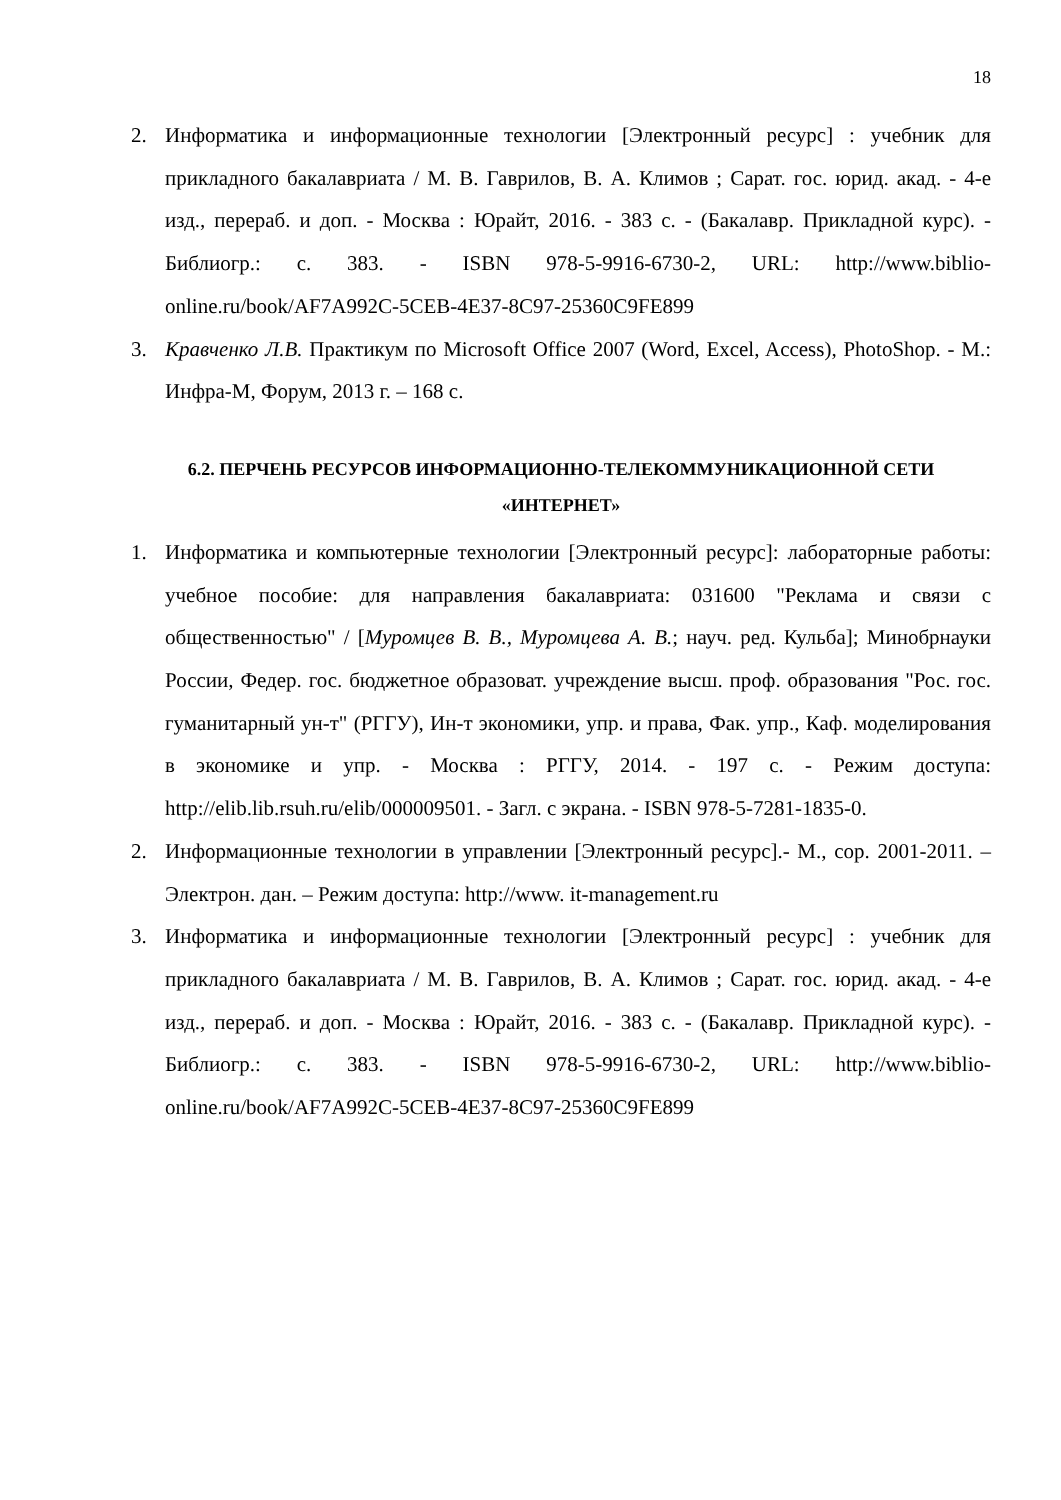18
2. Информатика и информационные технологии [Электронный ресурс] : учебник для прикладного бакалавриата / М. В. Гаврилов, В. А. Климов ; Сарат. гос. юрид. акад. - 4-е изд., перераб. и доп. - Москва : Юрайт, 2016. - 383 с. - (Бакалавр. Прикладной курс). - Библиогр.: с. 383. - ISBN 978-5-9916-6730-2, URL: http://www.biblio-online.ru/book/AF7A992C-5CEB-4E37-8C97-25360C9FE899
3. Кравченко Л.В. Практикум по Microsoft Office 2007 (Word, Excel, Access), PhotoShop. - М.: Инфра-М, Форум, 2013 г. – 168 с.
6.2. ПЕРЧЕНЬ РЕСУРСОВ ИНФОРМАЦИОННО-ТЕЛЕКОММУНИКАЦИОННОЙ СЕТИ «ИНТЕРНЕТ»
1. Информатика и компьютерные технологии [Электронный ресурс]: лабораторные работы: учебное пособие: для направления бакалавриата: 031600 "Реклама и связи с общественностью" / [Муромцев В. В., Муромцева А. В.; науч. ред. Кульба]; Минобрнауки России, Федер. гос. бюджетное образоват. учреждение высш. проф. образования "Рос. гос. гуманитарный ун-т" (РГГУ), Ин-т экономики, упр. и права, Фак. упр., Каф. моделирования в экономике и упр. - Москва : РГГУ, 2014. - 197 с. - Режим доступа: http://elib.lib.rsuh.ru/elib/000009501. - Загл. с экрана. - ISBN 978-5-7281-1835-0.
2. Информационные технологии в управлении [Электронный ресурс].- М., cop. 2001-2011. – Электрон. дан. – Режим доступа: http://www. it-management.ru
3. Информатика и информационные технологии [Электронный ресурс] : учебник для прикладного бакалавриата / М. В. Гаврилов, В. А. Климов ; Сарат. гос. юрид. акад. - 4-е изд., перераб. и доп. - Москва : Юрайт, 2016. - 383 с. - (Бакалавр. Прикладной курс). - Библиогр.: с. 383. - ISBN 978-5-9916-6730-2, URL: http://www.biblio-online.ru/book/AF7A992C-5CEB-4E37-8C97-25360C9FE899